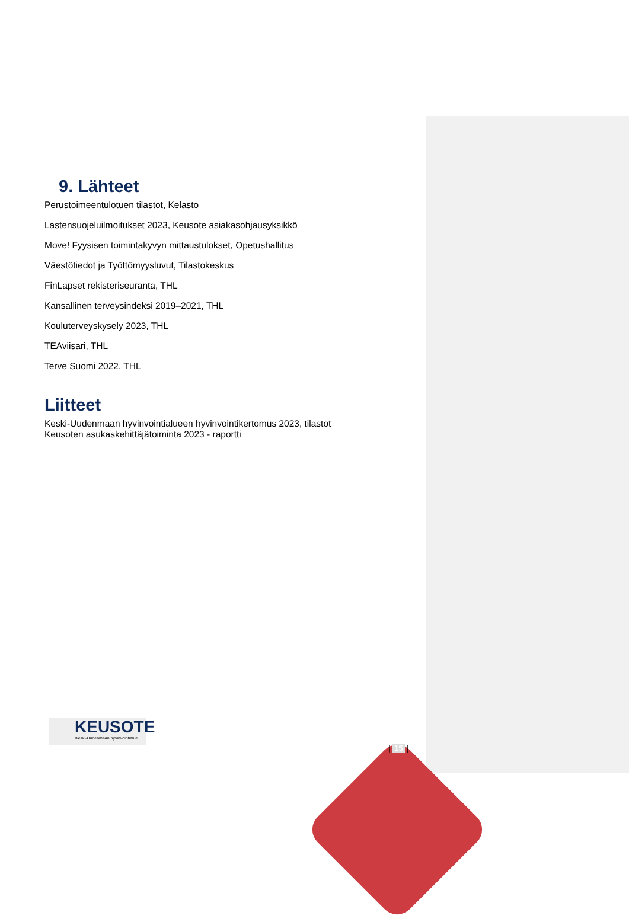9. Lähteet
Perustoimeentulotuen tilastot, Kelasto
Lastensuojeluilmoitukset 2023, Keusote asiakasohjausyksikkö
Move! Fyysisen toimintakyvyn mittaustulokset, Opetushallitus
Väestötiedot ja Työttömyysluvut, Tilastokeskus
FinLapset rekisteriseuranta, THL
Kansallinen terveysindeksi 2019–2021, THL
Kouluterveyskysely 2023, THL
TEAviisari, THL
Terve Suomi 2022, THL
Liitteet
Keski-Uudenmaan hyvinvointialueen hyvinvointikertomus 2023, tilastot
Keusoten asukaskehittäjätoiminta 2023 - raportti
KEUSOTE
Keski-Uudenmaan hyvinvointialue
| 15 |